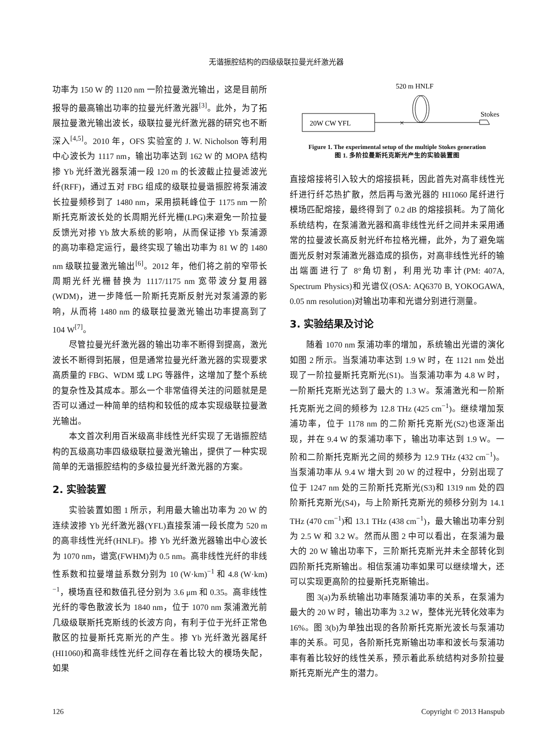无谐振腔结构的四级级联拉曼光纤激光器
功率为 150 W 的 1120 nm 一阶拉曼激光输出，这是目前所报导的最高输出功率的拉曼光纤激光器<sup>[3]</sup>。此外，为了拓展拉曼激光输出波长，级联拉曼光纤激光器的研究也不断深入<sup>[4,5]</sup>。2010 年，OFS 实验室的 J. W. Nicholson 等利用中心波长为 1117 nm，输出功率达到 162 W 的 MOPA 结构掺 Yb 光纤激光器泵浦一段 120 m 的长波截止拉曼滤波光纤(RFF)，通过五对 FBG 组成的级联拉曼谐振腔将泵浦波长拉曼频移到了 1480 nm，采用损耗峰位于 1175 nm 一阶斯托克斯波长处的长周期光纤光栅(LPG)来避免一阶拉曼反馈光对掺 Yb 放大系统的影响，从而保证掺 Yb 泵浦源的高功率稳定运行，最终实现了输出功率为 81 W 的 1480 nm 级联拉曼激光输出<sup>[6]</sup>。2012 年，他们将之前的窄带长周期光纤光栅替换为 1117/1175 nm 宽带波分复用器(WDM)，进一步降低一阶斯托克斯反射光对泵浦源的影响，从而将 1480 nm 的级联拉曼激光输出功率提高到了 104 W<sup>[7]</sup>。
尽管拉曼光纤激光器的输出功率不断得到提高，激光波长不断得到拓展，但是通常拉曼光纤激光器的实现要求高质量的 FBG、WDM 或 LPG 等器件，这增加了整个系统的复杂性及其成本。那么一个非常值得关注的问题就是是否可以通过一种简单的结构和较低的成本实现级联拉曼激光输出。
本文首次利用百米级高非线性光纤实现了无谐振腔结构的瓦级高功率四级级联拉曼激光输出，提供了一种实现简单的无谐振腔结构的多级拉曼光纤激光器的方案。
2. 实验装置
实验装置如图 1 所示，利用最大输出功率为 20 W 的连续波掺 Yb 光纤激光器(YFL)直接泵浦一段长度为 520 m 的高非线性光纤(HNLF)。掺 Yb 光纤激光器输出中心波长为 1070 nm，谱宽(FWHM)为 0.5 nm。高非线性光纤的非线性系数和拉曼增益系数分别为 10 (W·km)<sup>−1</sup> 和 4.8 (W·km)<sup>−1</sup>，模场直径和数值孔径分别为 3.6 μm 和 0.35。高非线性光纤的零色散波长为 1840 nm，位于 1070 nm 泵浦激光前几级级联斯托克斯线的长波方向，有利于位于光纤正常色散区的拉曼斯托克斯光的产生。掺 Yb 光纤激光器尾纤(HI1060)和高非线性光纤之间存在着比较大的模场失配，如果
520 m HNLF
20W CW YFL
×
Stokes
Figure 1. The experimental setup of the multiple Stokes generation
图 1. 多阶拉曼斯托克斯光产生的实验装置图
直接熔接将引入较大的熔接损耗，因此首先对高非线性光纤进行纤芯热扩散，然后再与激光器的 HI1060 尾纤进行模场匹配熔接，最终得到了 0.2 dB 的熔接损耗。为了简化系统结构，在泵浦激光器和高非线性光纤之间并未采用通常的拉曼波长高反射光纤布拉格光栅，此外，为了避免端面光反射对泵浦激光器造成的损伤，对高非线性光纤的输出端面进行了 8°角切割，利用光功率计(PM: 407A, Spectrum Physics)和光谱仪(OSA: AQ6370 B, YOKOGAWA, 0.05 nm resolution)对输出功率和光谱分别进行测量。
3. 实验结果及讨论
随着 1070 nm 泵浦功率的增加，系统输出光谱的演化如图 2 所示。当泵浦功率达到 1.9 W 时，在 1121 nm 处出现了一阶拉曼斯托克斯光(S1)。当泵浦功率为 4.8 W 时，一阶斯托克斯光达到了最大的 1.3 W。泵浦激光和一阶斯托克斯光之间的频移为 12.8 THz (425 cm<sup>−1</sup>)。继续增加泵浦功率，位于 1178 nm 的二阶斯托克斯光(S2)也逐渐出现，并在 9.4 W 的泵浦功率下，输出功率达到 1.9 W。一阶和二阶斯托克斯光之间的频移为 12.9 THz (432 cm<sup>−1</sup>)。当泵浦功率从 9.4 W 增大到 20 W 的过程中，分别出现了位于 1247 nm 处的三阶斯托克斯光(S3)和 1319 nm 处的四阶斯托克斯光(S4)，与上阶斯托克斯光的频移分别为 14.1 THz (470 cm<sup>−1</sup>)和 13.1 THz (438 cm<sup>−1</sup>)，最大输出功率分别为 2.5 W 和 3.2 W。然而从图 2 中可以看出，在泵浦为最大的 20 W 输出功率下，三阶斯托克斯光并未全部转化到四阶斯托克斯输出。相信泵浦功率如果可以继续增大，还可以实现更高阶的拉曼斯托克斯输出。
图 3(a)为系统输出功率随泵浦功率的关系，在泵浦为最大的 20 W 时，输出功率为 3.2 W，整体光光转化效率为 16%。图 3(b)为单独出现的各阶斯托克斯光波长与泵浦功率的关系。可见，各阶斯托克斯输出功率和波长与泵浦功率有着比较好的线性关系，预示着此系统结构对多阶拉曼斯托克斯光产生的潜力。
126 Copyright © 2013 Hanspub